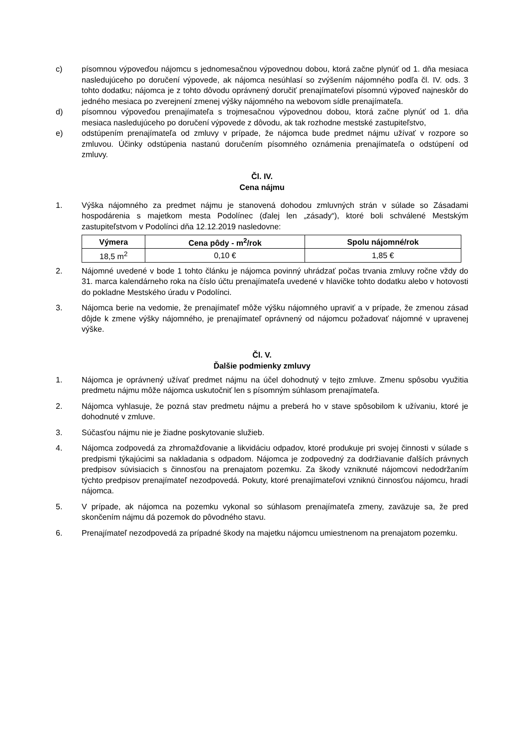c) písomnou výpoveďou nájomcu s jednomesačnou výpovednou dobou, ktorá začne plynúť od 1. dňa mesiaca nasledujúceho po doručení výpovede, ak nájomca nesúhlasí so zvýšením nájomného podľa čl. IV. ods. 3 tohto dodatku; nájomca je z tohto dôvodu oprávnený doručiť prenajímateľovi písomnú výpoveď najneskôr do jedného mesiaca po zverejnení zmenej výšky nájomného na webovom sídle prenajímateľa.
d) písomnou výpoveďou prenajímateľa s trojmesačnou výpovednou dobou, ktorá začne plynúť od 1. dňa mesiaca nasledujúceho po doručení výpovede z dôvodu, ak tak rozhodne mestské zastupiteľstvo,
e) odstúpením prenajímateľa od zmluvy v prípade, že nájomca bude predmet nájmu užívať v rozpore so zmluvou. Účinky odstúpenia nastanú doručením písomného oznámenia prenajímateľa o odstúpení od zmluvy.
Čl. IV.
Cena nájmu
1. Výška nájomného za predmet nájmu je stanovená dohodou zmluvných strán v súlade so Zásadami hospodárenia s majetkom mesta Podolínec (ďalej len „zásady“), ktoré boli schválené Mestským zastupiteľstvom v Podolínci dňa 12.12.2019 nasledovne:
| Výmera | Cena pôdy - m<sup>2</sup>/rok | Spolu nájomné/rok |
| --- | --- | --- |
| 18,5 m<sup>2</sup> | 0,10 € | 1,85 € |
2. Nájomné uvedené v bode 1 tohto článku je nájomca povinný uhrádzať počas trvania zmluvy ročne vždy do 31. marca kalendárneho roka na číslo účtu prenajímateľa uvedené v hlavičke tohto dodatku alebo v hotovosti do pokladne Mestského úradu v Podolínci.
3. Nájomca berie na vedomie, že prenajímateľ môže výšku nájomného upraviť a v prípade, že zmenou zásad dôjde k zmene výšky nájomného, je prenajímateľ oprávnený od nájomcu požadovať nájomné v upravenej výške.
Čl. V.
Ďalšie podmienky zmluvy
1. Nájomca je oprávnený užívať predmet nájmu na účel dohodnutý v tejto zmluve. Zmenu spôsobu využitia predmetu nájmu môže nájomca uskutočniť len s písomným súhlasom prenajímateľa.
2. Nájomca vyhlasuje, že pozná stav predmetu nájmu a preberá ho v stave spôsobilom k užívaniu, ktoré je dohodnuté v zmluve.
3. Súčasťou nájmu nie je žiadne poskytovanie služieb.
4. Nájomca zodpovedá za zhromažďovanie a likvidáciu odpadov, ktoré produkuje pri svojej činnosti v súlade s predpismi týkajúcimi sa nakladania s odpadom. Nájomca je zodpovedný za dodržiavanie ďalších právnych predpisov súvisiacich s činnosťou na prenajatom pozemku. Za škody vzniknuté nájomcovi nedodržaním týchto predpisov prenajímateľ nezodpovedá. Pokuty, ktoré prenajímateľovi vzniknú činnosťou nájomcu, hradí nájomca.
5. V prípade, ak nájomca na pozemku vykonal so súhlasom prenajímateľa zmeny, zaväzuje sa, že pred skončením nájmu dá pozemok do pôvodného stavu.
6. Prenajímateľ nezodpovedá za prípadné škody na majetku nájomcu umiestnenom na prenajatom pozemku.